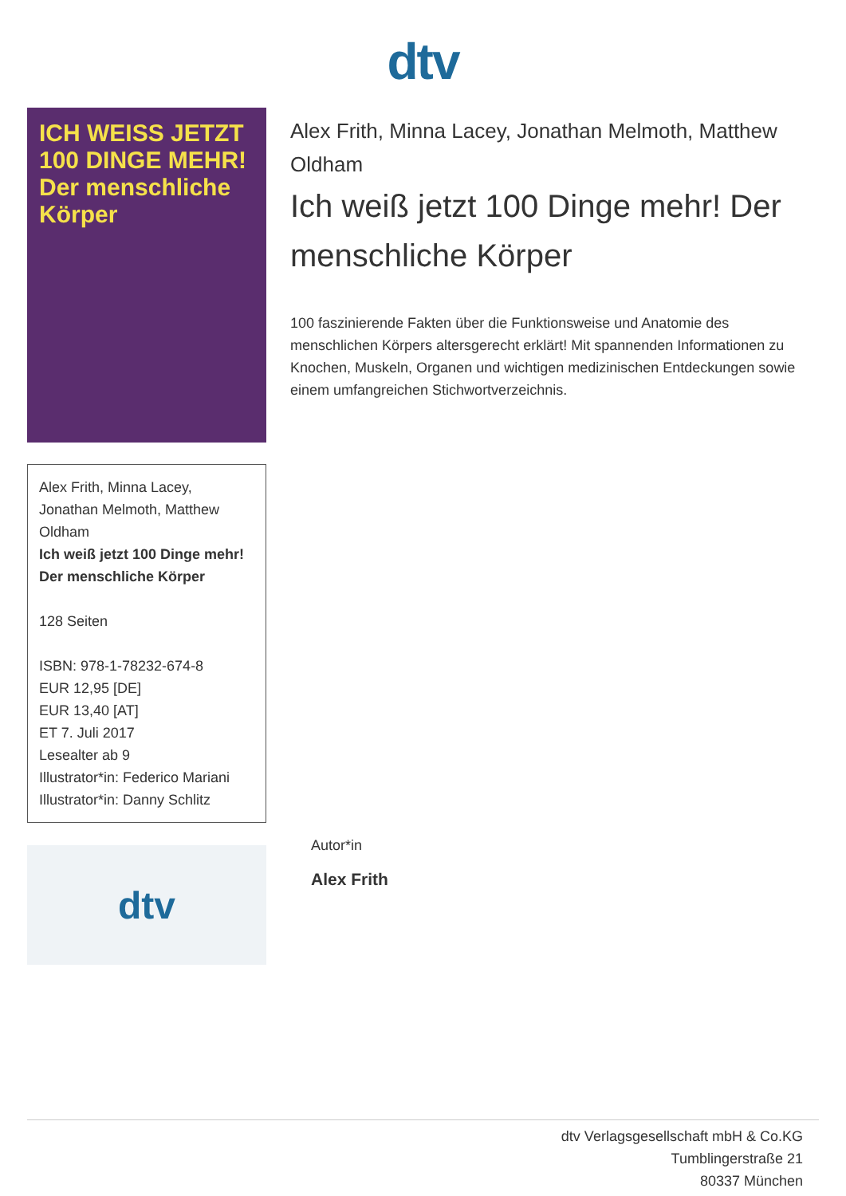dtv
ICH WEISS JETZT 100 DINGE MEHR!
Der menschliche Körper
Alex Frith, Minna Lacey, Jonathan Melmoth, Matthew Oldham
Ich weiß jetzt 100 Dinge mehr! Der menschliche Körper
128 Seiten
ISBN: 978-1-78232-674-8
EUR 12,95 [DE]
EUR 13,40 [AT]
ET 7. Juli 2017
Lesealter ab 9
Illustrator*in: Federico Mariani
Illustrator*in: Danny Schlitz
dtv
Alex Frith, Minna Lacey, Jonathan Melmoth, Matthew Oldham
Ich weiß jetzt 100 Dinge mehr! Der menschliche Körper
100 faszinierende Fakten über die Funktionsweise und Anatomie des menschlichen Körpers altersgerecht erklärt! Mit spannenden Informationen zu Knochen, Muskeln, Organen und wichtigen medizinischen Entdeckungen sowie einem umfangreichen Stichwortverzeichnis.
Autor*in
Alex Frith
dtv Verlagsgesellschaft mbH & Co.KG
Tumblingerstraße 21
80337 München